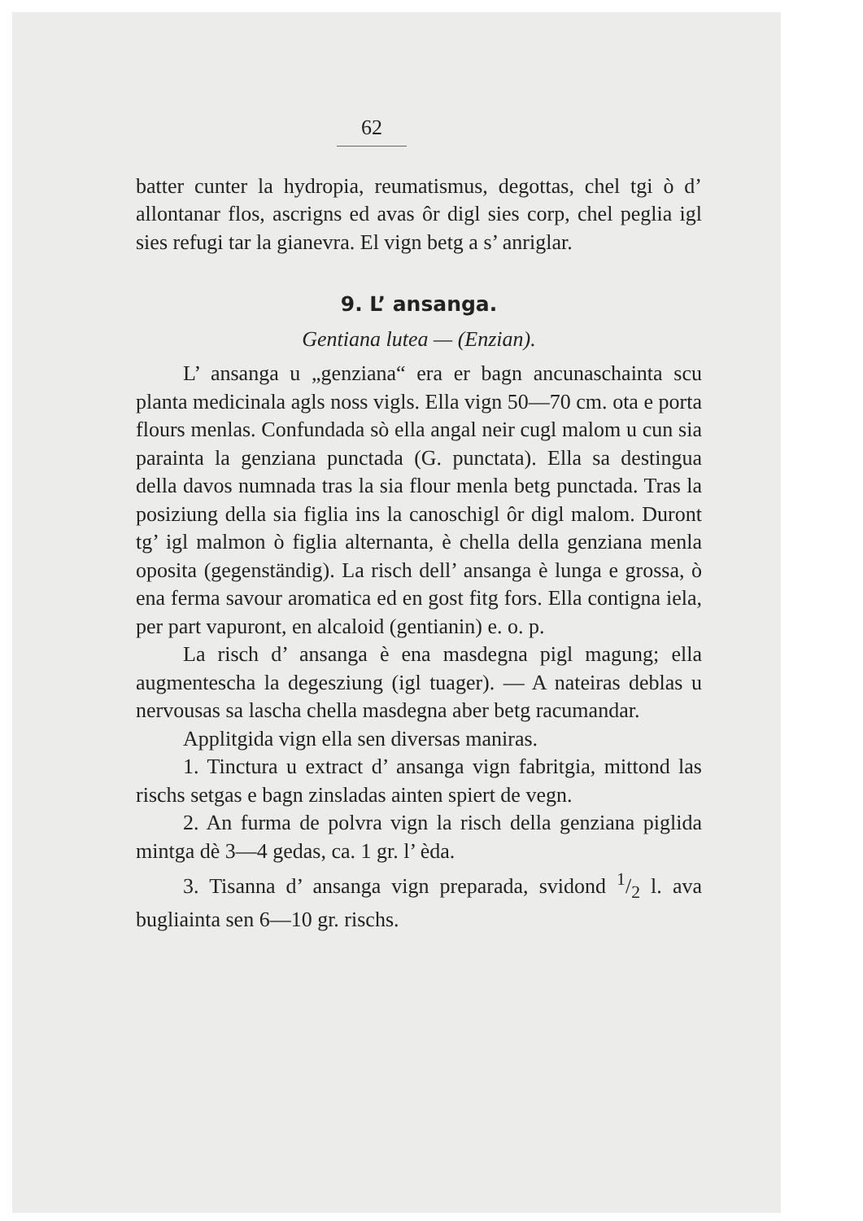62
batter cunter la hydropia, reumatismus, degottas, chel tgi ò d’ allontanar flos, ascrigns ed avas ôr digl sies corp, chel peglia igl sies refugi tar la gianevra. El vign betg a s’ anriglar.
9. L’ ansanga.
Gentiana lutea — (Enzian).
L’ ansanga u „genziana“ era er bagn ancunaschainta scu planta medicinala agls noss vigls. Ella vign 50—70 cm. ota e porta flours menlas. Confundada sò ella angal neir cugl malom u cun sia parainta la genziana punctada (G. punctata). Ella sa destingua della davos numnada tras la sia flour menla betg punctada. Tras la posiziung della sia figlia ins la canoschigl ôr digl malom. Duront tg’ igl malmon ò figlia alternanta, è chella della genziana menla oposita (gegenständig). La risch dell’ ansanga è lunga e grossa, ò ena ferma savour aromatica ed en gost fitg fors. Ella contigna iela, per part vapuront, en alcaloid (gentianin) e. o. p.
La risch d’ ansanga è ena masdegna pigl magung; ella augmentescha la degesziung (igl tuager). — A nateiras deblas u nervousas sa lascha chella masdegna aber betg racumandar.
Applitgida vign ella sen diversas maniras.
1. Tinctura u extract d’ ansanga vign fabritgia, mittond las rischs setgas e bagn zinsladas ainten spiert de vegn.
2. An furma de polvra vign la risch della genziana piglida mintga dè 3—4 gedas, ca. 1 gr. l’ èda.
3. Tisanna d’ ansanga vign preparada, svidond 1/2 l. ava bugliainta sen 6—10 gr. rischs.